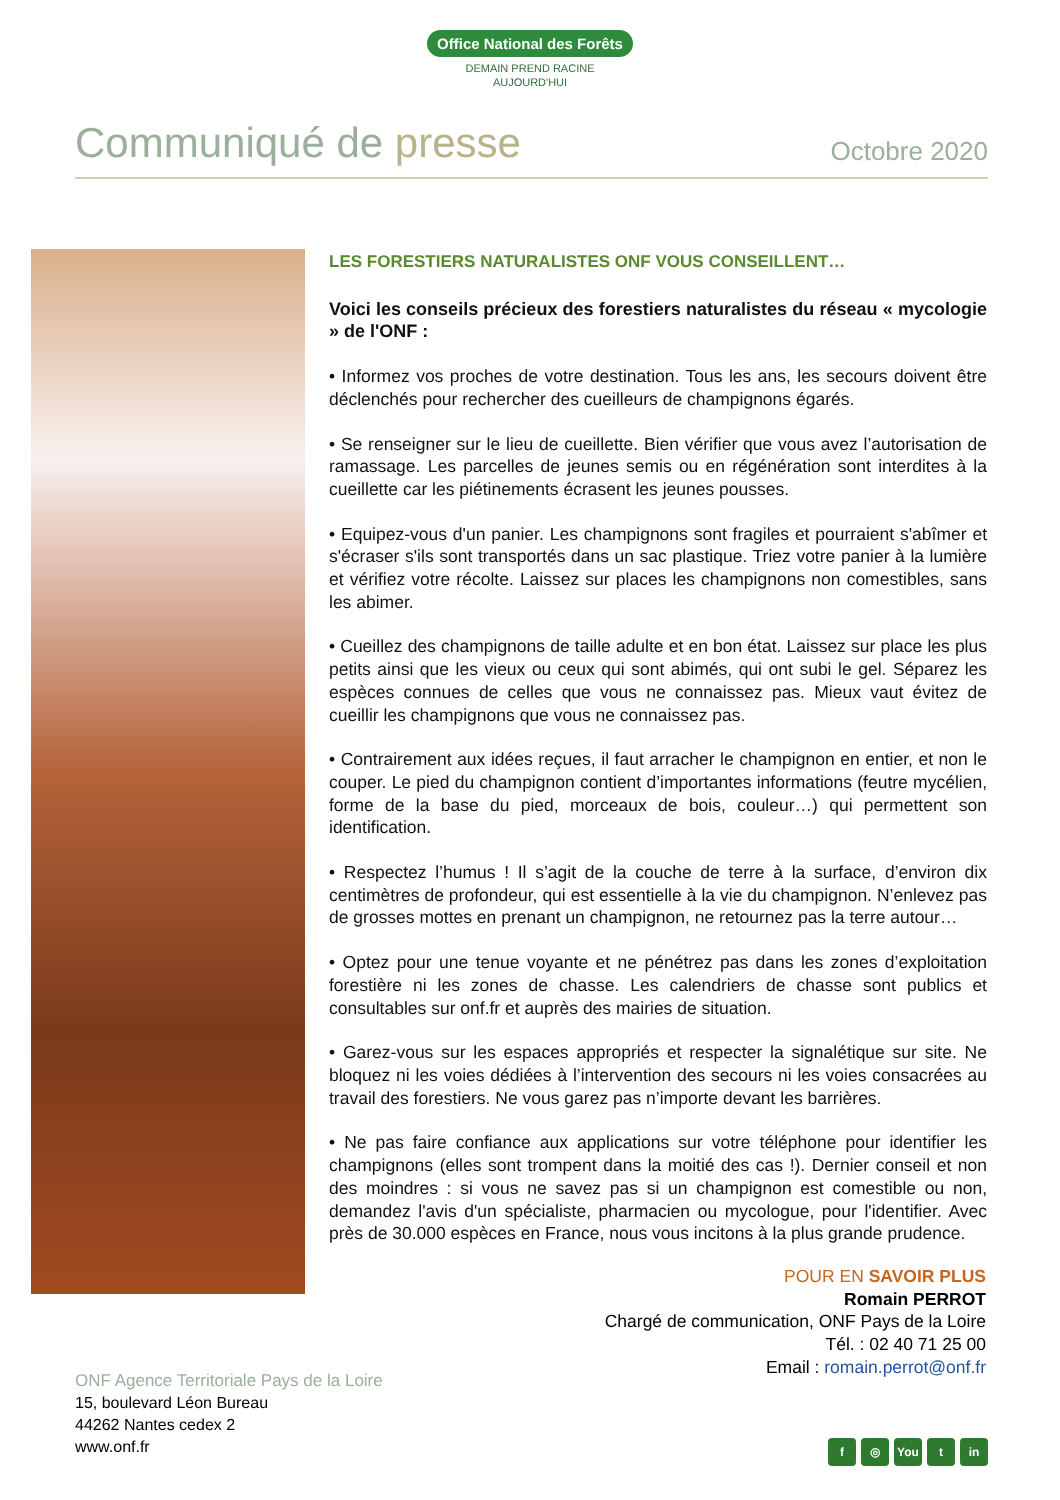Office National des Forêts
DEMAIN PREND RACINE
AUJOURD'HUI
Communiqué de presse
Octobre 2020
LES FORESTIERS NATURALISTES ONF VOUS CONSEILLENT…
Voici les conseils précieux des forestiers naturalistes du réseau « mycologie » de l'ONF :
• Informez vos proches de votre destination. Tous les ans, les secours doivent être déclenchés pour rechercher des cueilleurs de champignons égarés.
• Se renseigner sur le lieu de cueillette. Bien vérifier que vous avez l’autorisation de ramassage. Les parcelles de jeunes semis ou en régénération sont interdites à la cueillette car les piétinements écrasent les jeunes pousses.
• Equipez-vous d'un panier. Les champignons sont fragiles et pourraient s'abîmer et s'écraser s'ils sont transportés dans un sac plastique. Triez votre panier à la lumière et vérifiez votre récolte. Laissez sur places les champignons non comestibles, sans les abimer.
• Cueillez des champignons de taille adulte et en bon état. Laissez sur place les plus petits ainsi que les vieux ou ceux qui sont abimés, qui ont subi le gel. Séparez les espèces connues de celles que vous ne connaissez pas. Mieux vaut évitez de cueillir les champignons que vous ne connaissez pas.
• Contrairement aux idées reçues, il faut arracher le champignon en entier, et non le couper. Le pied du champignon contient d’importantes informations (feutre mycélien, forme de la base du pied, morceaux de bois, couleur…) qui permettent son identification.
• Respectez l’humus ! Il s’agit de la couche de terre à la surface, d’environ dix centimètres de profondeur, qui est essentielle à la vie du champignon. N’enlevez pas de grosses mottes en prenant un champignon, ne retournez pas la terre autour…
• Optez pour une tenue voyante et ne pénétrez pas dans les zones d’exploitation forestière ni les zones de chasse. Les calendriers de chasse sont publics et consultables sur onf.fr et auprès des mairies de situation.
• Garez-vous sur les espaces appropriés et respecter la signalétique sur site. Ne bloquez ni les voies dédiées à l’intervention des secours ni les voies consacrées au travail des forestiers. Ne vous garez pas n’importe devant les barrières.
• Ne pas faire confiance aux applications sur votre téléphone pour identifier les champignons (elles sont trompent dans la moitié des cas !). Dernier conseil et non des moindres : si vous ne savez pas si un champignon est comestible ou non, demandez l'avis d'un spécialiste, pharmacien ou mycologue, pour l'identifier. Avec près de 30.000 espèces en France, nous vous incitons à la plus grande prudence.
POUR EN SAVOIR PLUS
Romain PERROT
Chargé de communication, ONF Pays de la Loire
Tél. : 02 40 71 25 00
Email : romain.perrot@onf.fr
ONF Agence Territoriale Pays de la Loire
15, boulevard Léon Bureau
44262 Nantes cedex 2
www.onf.fr
f ◎ You t in